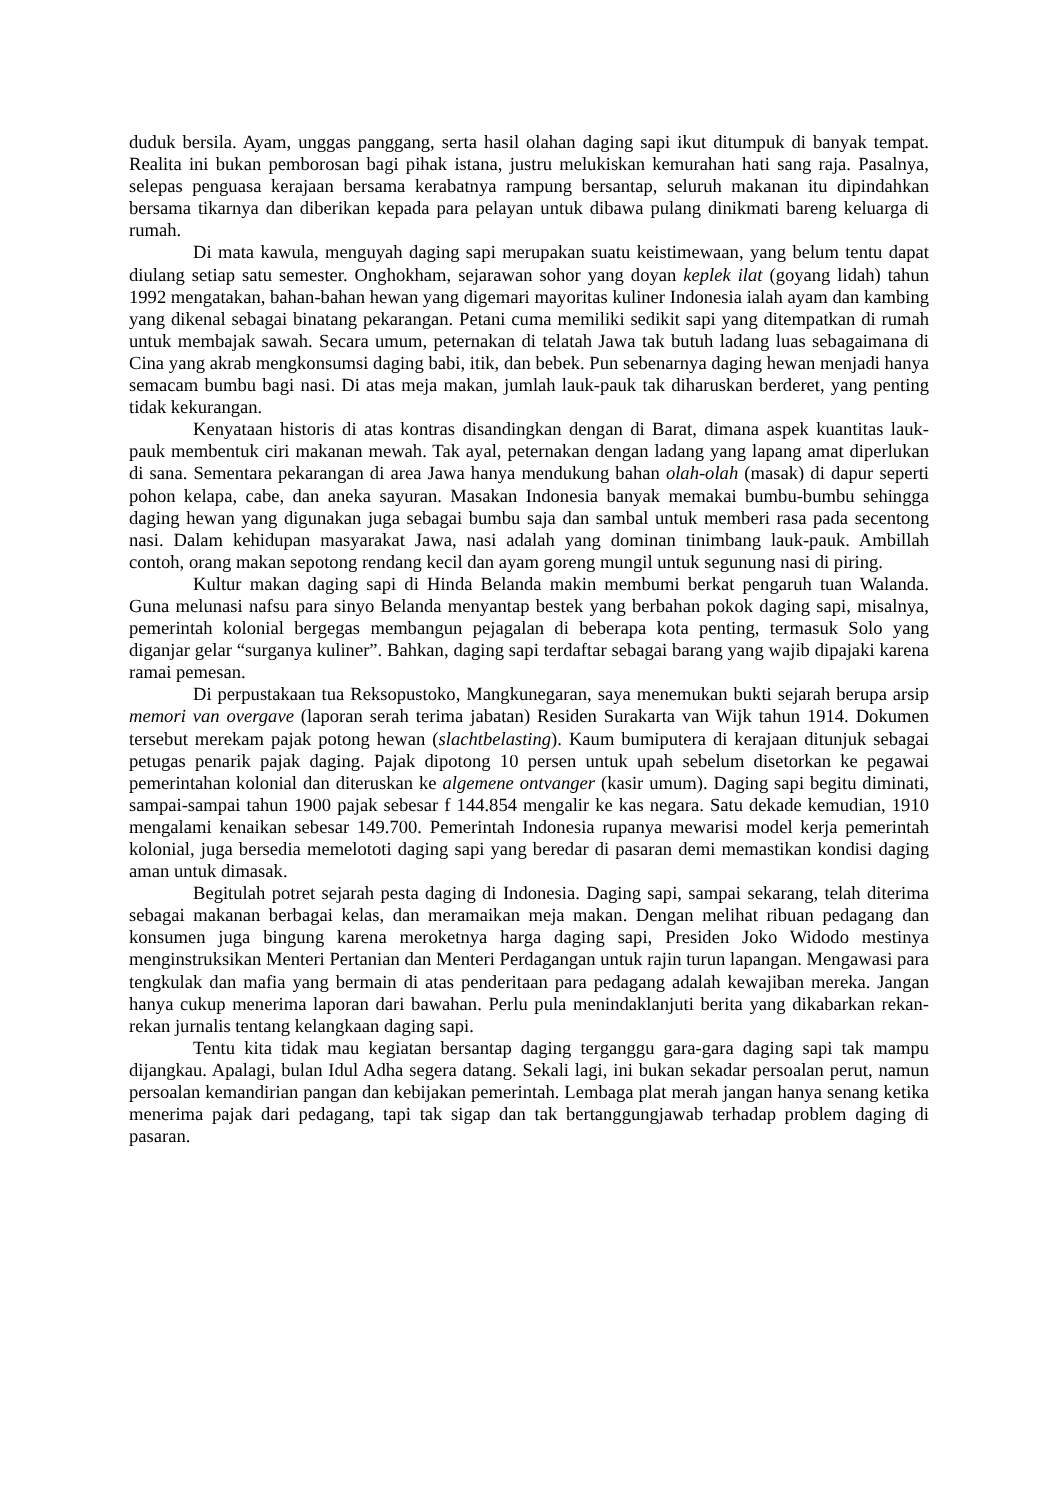duduk bersila. Ayam, unggas panggang, serta hasil olahan daging sapi ikut ditumpuk di banyak tempat. Realita ini bukan pemborosan bagi pihak istana, justru melukiskan kemurahan hati sang raja. Pasalnya, selepas penguasa kerajaan bersama kerabatnya rampung bersantap, seluruh makanan itu dipindahkan bersama tikarnya dan diberikan kepada para pelayan untuk dibawa pulang dinikmati bareng keluarga di rumah.
Di mata kawula, menguyah daging sapi merupakan suatu keistimewaan, yang belum tentu dapat diulang setiap satu semester. Onghokham, sejarawan sohor yang doyan keplek ilat (goyang lidah) tahun 1992 mengatakan, bahan-bahan hewan yang digemari mayoritas kuliner Indonesia ialah ayam dan kambing yang dikenal sebagai binatang pekarangan. Petani cuma memiliki sedikit sapi yang ditempatkan di rumah untuk membajak sawah. Secara umum, peternakan di telatah Jawa tak butuh ladang luas sebagaimana di Cina yang akrab mengkonsumsi daging babi, itik, dan bebek. Pun sebenarnya daging hewan menjadi hanya semacam bumbu bagi nasi. Di atas meja makan, jumlah lauk-pauk tak diharuskan berderet, yang penting tidak kekurangan.
Kenyataan historis di atas kontras disandingkan dengan di Barat, dimana aspek kuantitas lauk-pauk membentuk ciri makanan mewah. Tak ayal, peternakan dengan ladang yang lapang amat diperlukan di sana. Sementara pekarangan di area Jawa hanya mendukung bahan olah-olah (masak) di dapur seperti pohon kelapa, cabe, dan aneka sayuran. Masakan Indonesia banyak memakai bumbu-bumbu sehingga daging hewan yang digunakan juga sebagai bumbu saja dan sambal untuk memberi rasa pada secentong nasi. Dalam kehidupan masyarakat Jawa, nasi adalah yang dominan tinimbang lauk-pauk. Ambillah contoh, orang makan sepotong rendang kecil dan ayam goreng mungil untuk segunung nasi di piring.
Kultur makan daging sapi di Hinda Belanda makin membumi berkat pengaruh tuan Walanda. Guna melunasi nafsu para sinyo Belanda menyantap bestek yang berbahan pokok daging sapi, misalnya, pemerintah kolonial bergegas membangun pejagalan di beberapa kota penting, termasuk Solo yang diganjar gelar “surganya kuliner”. Bahkan, daging sapi terdaftar sebagai barang yang wajib dipajaki karena ramai pemesan.
Di perpustakaan tua Reksopustoko, Mangkunegaran, saya menemukan bukti sejarah berupa arsip memori van overgave (laporan serah terima jabatan) Residen Surakarta van Wijk tahun 1914. Dokumen tersebut merekam pajak potong hewan (slachtbelasting). Kaum bumiputera di kerajaan ditunjuk sebagai petugas penarik pajak daging. Pajak dipotong 10 persen untuk upah sebelum disetorkan ke pegawai pemerintahan kolonial dan diteruskan ke algemene ontvanger (kasir umum). Daging sapi begitu diminati, sampai-sampai tahun 1900 pajak sebesar f 144.854 mengalir ke kas negara. Satu dekade kemudian, 1910 mengalami kenaikan sebesar 149.700. Pemerintah Indonesia rupanya mewarisi model kerja pemerintah kolonial, juga bersedia memelototi daging sapi yang beredar di pasaran demi memastikan kondisi daging aman untuk dimasak.
Begitulah potret sejarah pesta daging di Indonesia. Daging sapi, sampai sekarang, telah diterima sebagai makanan berbagai kelas, dan meramaikan meja makan. Dengan melihat ribuan pedagang dan konsumen juga bingung karena meroketnya harga daging sapi, Presiden Joko Widodo mestinya menginstruksikan Menteri Pertanian dan Menteri Perdagangan untuk rajin turun lapangan. Mengawasi para tengkulak dan mafia yang bermain di atas penderitaan para pedagang adalah kewajiban mereka. Jangan hanya cukup menerima laporan dari bawahan. Perlu pula menindaklanjuti berita yang dikabarkan rekan-rekan jurnalis tentang kelangkaan daging sapi.
Tentu kita tidak mau kegiatan bersantap daging terganggu gara-gara daging sapi tak mampu dijangkau. Apalagi, bulan Idul Adha segera datang. Sekali lagi, ini bukan sekadar persoalan perut, namun persoalan kemandirian pangan dan kebijakan pemerintah. Lembaga plat merah jangan hanya senang ketika menerima pajak dari pedagang, tapi tak sigap dan tak bertanggungjawab terhadap problem daging di pasaran.